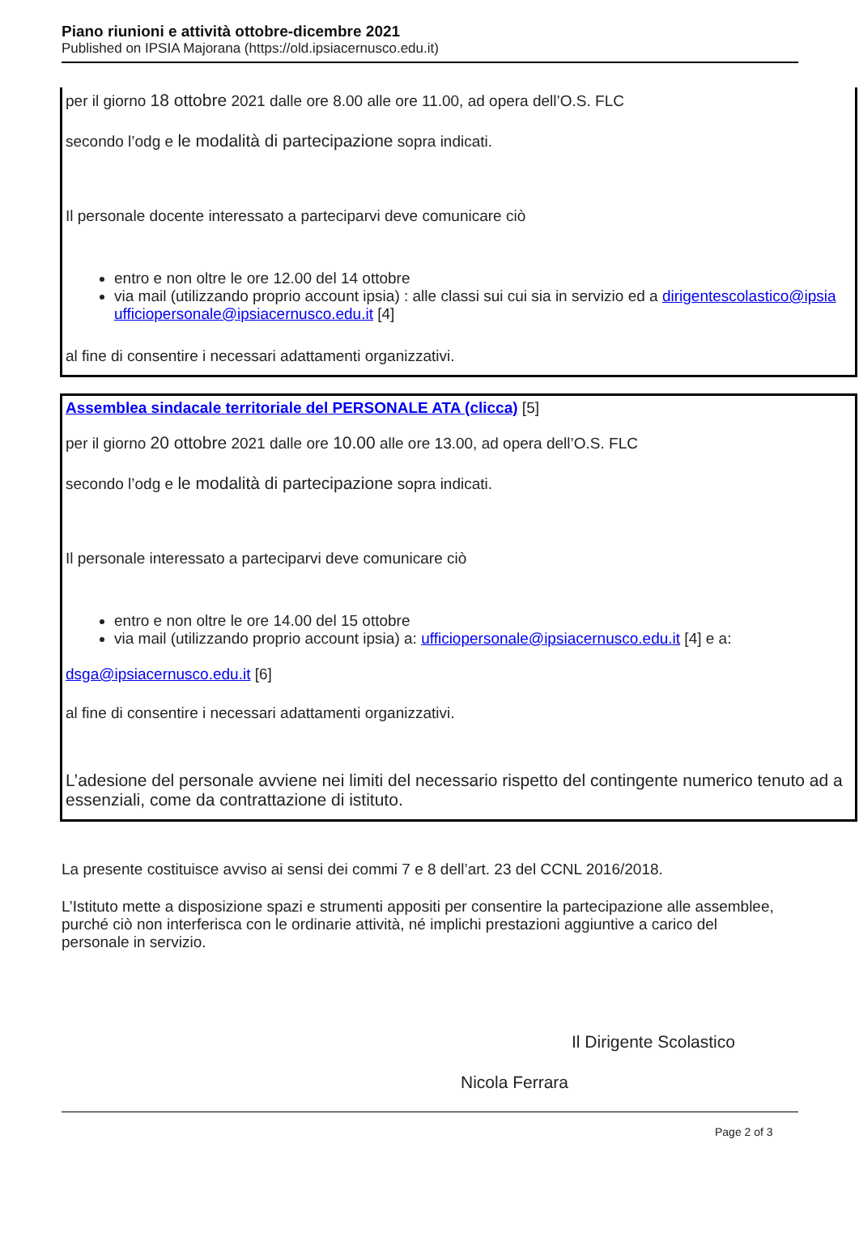Piano riunioni e attività ottobre-dicembre 2021
Published on IPSIA Majorana (https://old.ipsiacernusco.edu.it)
per il giorno 18 ottobre 2021 dalle ore 8.00 alle ore 11.00, ad opera dell’O.S. FLC
secondo l’odg e le modalità di partecipazione sopra indicati.
Il personale docente interessato a parteciparvi deve comunicare ciò
entro e non oltre le ore 12.00 del 14 ottobre
via mail (utilizzando proprio account ipsia) : alle classi sui cui sia in servizio ed a dirigentescolastico@ipsia
ufficiopersonale@ipsiacernusco.edu.it [4]
al fine di consentire i necessari adattamenti organizzativi.
Assemblea sindacale territoriale del PERSONALE ATA (clicca) [5]
per il giorno 20 ottobre 2021 dalle ore 10.00 alle ore 13.00, ad opera dell’O.S. FLC
secondo l’odg e le modalità di partecipazione sopra indicati.
Il personale interessato a parteciparvi deve comunicare ciò
entro e non oltre le ore 14.00 del 15 ottobre
via mail (utilizzando proprio account ipsia) a: ufficiopersonale@ipsiacernusco.edu.it [4] e a:
dsga@ipsiacernusco.edu.it [6]
al fine di consentire i necessari adattamenti organizzativi.
L’adesione del personale avviene nei limiti del necessario rispetto del contingente numerico tenuto ad a
essenziali, come da contrattazione di istituto.
La presente costituisce avviso ai sensi dei commi 7 e 8 dell’art. 23 del CCNL 2016/2018.
L’Istituto mette a disposizione spazi e strumenti appositi per consentire la partecipazione alle assemblee, purché ciò non interferisca con le ordinarie attività, né implichi prestazioni aggiuntive a carico del personale in servizio.
Il Dirigente Scolastico
Nicola Ferrara
Page 2 of 3